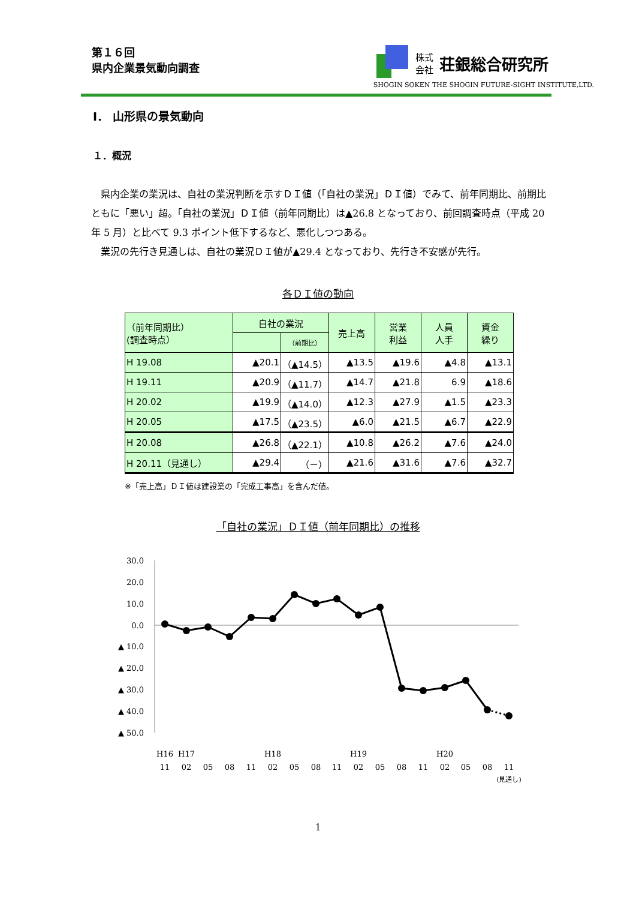第１６回
県内企業景気動向調査
株式
会社 荘銀総合研究所
SHOGIN SOKEN THE SHOGIN FUTURE-SIGHT INSTITUTE,LTD.
Ⅰ． 山形県の景気動向
１．概況
県内企業の業況は、自社の業況判断を示すＤＩ値（「自社の業況」ＤＩ値）でみて、前年同期比、前期比ともに「悪い」超。「自社の業況」ＤＩ値（前年同期比）は▲26.8 となっており、前回調査時点（平成 20 年 5 月）と比べて 9.3 ポイント低下するなど、悪化しつつある。
業況の先行き見通しは、自社の業況ＤＩ値が▲29.4 となっており、先行き不安感が先行。
各ＤＩ値の動向
| （前年同期比） (調査時点） | 自社の業況 | | 売上高 | 営業 利益 | 人員 人手 | 資金 繰り |
| --- | --- | --- | --- | --- | --- | --- |
| | | （前期比） | | | | |
| H 19.08 | ▲20.1 | （▲14.5） | ▲13.5 | ▲19.6 | ▲4.8 | ▲13.1 |
| H 19.11 | ▲20.9 | （▲11.7） | ▲14.7 | ▲21.8 | 6.9 | ▲18.6 |
| H 20.02 | ▲19.9 | （▲14.0） | ▲12.3 | ▲27.9 | ▲1.5 | ▲23.3 |
| H 20.05 | ▲17.5 | （▲23.5） | ▲6.0 | ▲21.5 | ▲6.7 | ▲22.9 |
| H 20.08 | ▲26.8 | （▲22.1） | ▲10.8 | ▲26.2 | ▲7.6 | ▲24.0 |
| H 20.11（見通し） | ▲29.4 | （－） | ▲21.6 | ▲31.6 | ▲7.6 | ▲32.7 |
※「売上高」ＤＩ値は建設業の「完成工事高」を含んだ値。
「自社の業況」ＤＩ値（前年同期比）の推移
30.0
20.0
10.0
0.0
▲ 10.0
▲ 20.0
▲ 30.0
▲ 40.0
▲ 50.0
H16
H17
H18
H19
H20
11
02
05
08
11
02
05
08
11
02
05
08
11
02
05
08
11
(見通し)
1